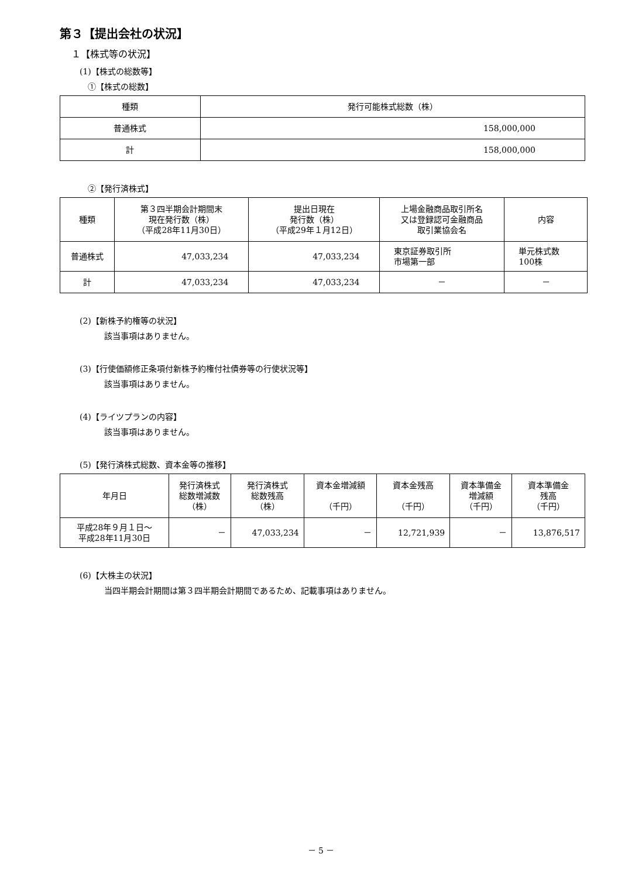第３【提出会社の状況】
１【株式等の状況】
(1)【株式の総数等】
①【株式の総数】
| 種類 | 発行可能株式総数（株） |
| --- | --- |
| 普通株式 | 158,000,000 |
| 計 | 158,000,000 |
②【発行済株式】
| 種類 | 第３四半期会計期間末 現在発行数（株） （平成28年11月30日） | 提出日現在 発行数（株） （平成29年１月12日） | 上場金融商品取引所名 又は登録認可金融商品 取引業協会名 | 内容 |
| --- | --- | --- | --- | --- |
| 普通株式 | 47,033,234 | 47,033,234 | 東京証券取引所 市場第一部 | 単元株式数 100株 |
| 計 | 47,033,234 | 47,033,234 | － | － |
(2)【新株予約権等の状況】
該当事項はありません。
(3)【行使価額修正条項付新株予約権付社債券等の行使状況等】
該当事項はありません。
(4)【ライツプランの内容】
該当事項はありません。
(5)【発行済株式総数、資本金等の推移】
| 年月日 | 発行済株式 総数増減数 （株） | 発行済株式 総数残高 （株） | 資本金増減額 （千円） | 資本金残高 （千円） | 資本準備金 増減額 （千円） | 資本準備金 残高 （千円） |
| --- | --- | --- | --- | --- | --- | --- |
| 平成28年９月１日～ 平成28年11月30日 | － | 47,033,234 | － | 12,721,939 | － | 13,876,517 |
(6)【大株主の状況】
当四半期会計期間は第３四半期会計期間であるため、記載事項はありません。
－ 5 －